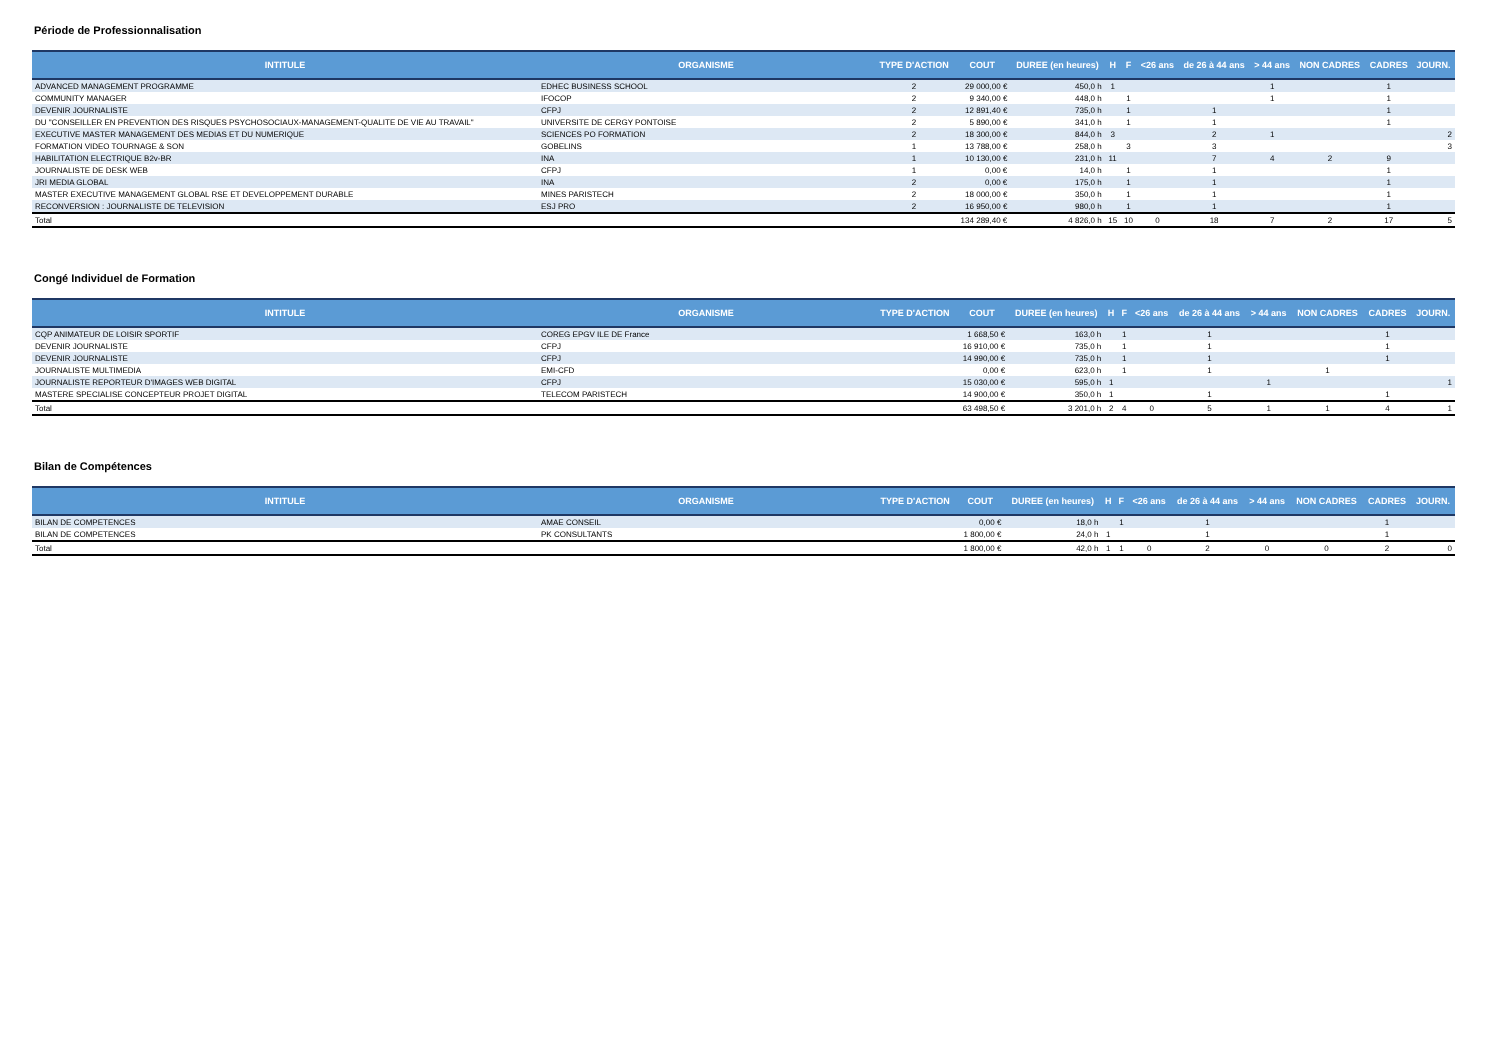Période de Professionnalisation
| INTITULE | ORGANISME | TYPE D'ACTION | COUT | DUREE (en heures) | H | F | <26 ans | de 26 à 44 ans | > 44 ans | NON CADRES | CADRES | JOURN. |
| --- | --- | --- | --- | --- | --- | --- | --- | --- | --- | --- | --- | --- |
| ADVANCED MANAGEMENT PROGRAMME | EDHEC BUSINESS SCHOOL | 2 | 29 000,00 € | 450,0 h | 1 | | | | 1 | | 1 | |
| COMMUNITY MANAGER | IFOCOP | 2 | 9 340,00 € | 448,0 h | | 1 | | | 1 | | 1 | |
| DEVENIR JOURNALISTE | CFPJ | 2 | 12 891,40 € | 735,0 h | | 1 | | 1 | | | 1 | |
| DU "CONSEILLER EN PREVENTION DES RISQUES PSYCHOSOCIAUX-MANAGEMENT-QUALITE DE VIE AU TRAVAIL" | UNIVERSITE DE CERGY PONTOISE | 2 | 5 890,00 € | 341,0 h | | 1 | | 1 | | | 1 | |
| EXECUTIVE MASTER MANAGEMENT DES MEDIAS ET DU NUMERIQUE | SCIENCES PO FORMATION | 2 | 18 300,00 € | 844,0 h | 3 | | | 2 | 1 | | | 2 |
| FORMATION VIDEO TOURNAGE & SON | GOBELINS | 1 | 13 788,00 € | 258,0 h | | 3 | | 3 | | | | 3 |
| HABILITATION ELECTRIQUE B2v-BR | INA | 1 | 10 130,00 € | 231,0 h | 11 | | | 7 | 4 | 2 | 9 | |
| JOURNALISTE DE DESK WEB | CFPJ | 1 | 0,00 € | 14,0 h | | 1 | | 1 | | | 1 | |
| JRI MEDIA GLOBAL | INA | 2 | 0,00 € | 175,0 h | | 1 | | 1 | | | 1 | |
| MASTER EXECUTIVE MANAGEMENT GLOBAL RSE ET DEVELOPPEMENT DURABLE | MINES PARISTECH | 2 | 18 000,00 € | 350,0 h | | 1 | | 1 | | | 1 | |
| RECONVERSION : JOURNALISTE DE TELEVISION | ESJ PRO | 2 | 16 950,00 € | 980,0 h | | 1 | | 1 | | | 1 | |
| Total | | | 134 289,40 € | 4 826,0 h | 15 | 10 | 0 | 18 | 7 | 2 | 17 | 5 |
Congé Individuel de Formation
| INTITULE | ORGANISME | TYPE D'ACTION | COUT | DUREE (en heures) | H | F | <26 ans | de 26 à 44 ans | > 44 ans | NON CADRES | CADRES | JOURN. |
| --- | --- | --- | --- | --- | --- | --- | --- | --- | --- | --- | --- | --- |
| CQP ANIMATEUR DE LOISIR SPORTIF | COREG EPGV ILE DE France | | 1 668,50 € | 163,0 h | | 1 | | 1 | | | 1 | |
| DEVENIR JOURNALISTE | CFPJ | | 16 910,00 € | 735,0 h | | 1 | | 1 | | | 1 | |
| DEVENIR JOURNALISTE | CFPJ | | 14 990,00 € | 735,0 h | | 1 | | 1 | | | 1 | |
| JOURNALISTE MULTIMEDIA | EMI-CFD | | 0,00 € | 623,0 h | | 1 | | 1 | | 1 | | |
| JOURNALISTE REPORTEUR D'IMAGES WEB DIGITAL | CFPJ | | 15 030,00 € | 595,0 h | 1 | | | | 1 | | | 1 |
| MASTERE SPECIALISE CONCEPTEUR PROJET DIGITAL | TELECOM PARISTECH | | 14 900,00 € | 350,0 h | 1 | | | 1 | | | 1 | |
| Total | | | 63 498,50 € | 3 201,0 h | 2 | 4 | 0 | 5 | 1 | 1 | 4 | 1 |
Bilan de Compétences
| INTITULE | ORGANISME | TYPE D'ACTION | COUT | DUREE (en heures) | H | F | <26 ans | de 26 à 44 ans | > 44 ans | NON CADRES | CADRES | JOURN. |
| --- | --- | --- | --- | --- | --- | --- | --- | --- | --- | --- | --- | --- |
| BILAN DE COMPETENCES | AMAE CONSEIL | | 0,00 € | 18,0 h | | 1 | | 1 | | | 1 | |
| BILAN DE COMPETENCES | PK CONSULTANTS | | 1 800,00 € | 24,0 h | 1 | | | 1 | | | 1 | |
| Total | | | 1 800,00 € | 42,0 h | 1 | 1 | 0 | 2 | 0 | 0 | 2 | 0 |